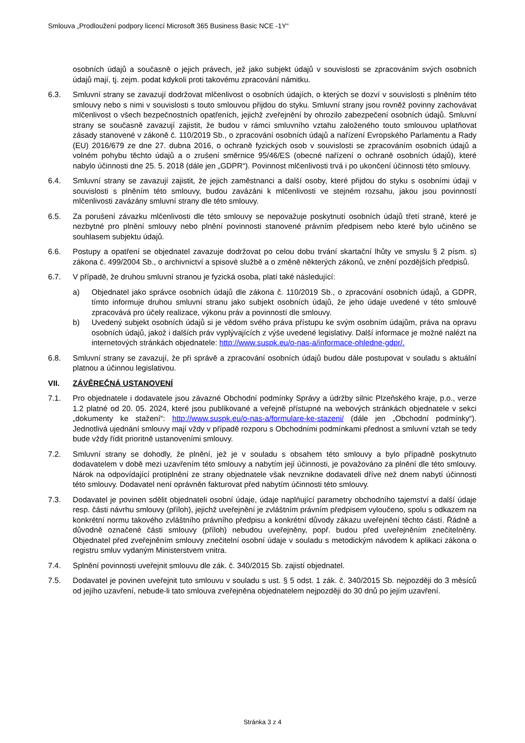Smlouva „Prodloužení podpory licencí Microsoft 365 Business Basic NCE -1Y“
osobních údajů a současně o jejich právech, jež jako subjekt údajů v souvislosti se zpracováním svých osobních údajů mají, tj. zejm. podat kdykoli proti takovému zpracování námitku.
6.3. Smluvní strany se zavazují dodržovat mlčenlivost o osobních údajích, o kterých se dozví v souvislosti s plněním této smlouvy nebo s nimi v souvislosti s touto smlouvou přijdou do styku. Smluvní strany jsou rovněž povinny zachovávat mlčenlivost o všech bezpečnostních opatřeních, jejichž zveřejnění by ohrozilo zabezpečení osobních údajů. Smluvní strany se současně zavazují zajistit, že budou v rámci smluvního vztahu založeného touto smlouvou uplatňovat zásady stanovené v zákoně č. 110/2019 Sb., o zpracování osobních údajů a nařízení Evropského Parlamentu a Rady (EU) 2016/679 ze dne 27. dubna 2016, o ochraně fyzických osob v souvislosti se zpracováním osobních údajů a volném pohybu těchto údajů a o zrušení směrnice 95/46/ES (obecné nařízení o ochraně osobních údajů), které nabylo účinnosti dne 25. 5. 2018 (dále jen „GDPR“). Povinnost mlčenlivosti trvá i po ukončení účinnosti této smlouvy.
6.4. Smluvní strany se zavazují zajistit, že jejich zaměstnanci a další osoby, které přijdou do styku s osobními údaji v souvislosti s plněním této smlouvy, budou zavázáni k mlčenlivosti ve stejném rozsahu, jakou jsou povinností mlčenlivosti zavázány smluvní strany dle této smlouvy.
6.5. Za porušení závazku mlčenlivosti dle této smlouvy se nepovažuje poskytnutí osobních údajů třetí straně, které je nezbytné pro plnění smlouvy nebo plnění povinnosti stanovené právním předpisem nebo které bylo učiněno se souhlasem subjektu údajů.
6.6. Postupy a opatření se objednatel zavazuje dodržovat po celou dobu trvání skartační lhůty ve smyslu § 2 písm. s) zákona č. 499/2004 Sb., o archivnictví a spisové službě a o změně některých zákonů, ve znění pozdějších předpisů.
6.7. V případě, že druhou smluvní stranou je fyzická osoba, platí také následující:
a) Objednatel jako správce osobních údajů dle zákona č. 110/2019 Sb., o zpracování osobních údajů, a GDPR, tímto informuje druhou smluvní stranu jako subjekt osobních údajů, že jeho údaje uvedené v této smlouvě zpracovává pro účely realizace, výkonu práv a povinností dle smlouvy.
b) Uvedený subjekt osobních údajů si je vědom svého práva přístupu ke svým osobním údajům, práva na opravu osobních údajů, jakož i dalších práv vyplývajících z výše uvedené legislativy. Další informace je možné nalézt na internetových stránkách objednatele: http://www.suspk.eu/o-nas-a/informace-ohledne-gdpr/.
6.8. Smluvní strany se zavazují, že při správě a zpracování osobních údajů budou dále postupovat v souladu s aktuální platnou a účinnou legislativou.
VII. ZÁVĚREČNÁ USTANOVENÍ
7.1. Pro objednatele i dodavatele jsou závazné Obchodní podmínky Správy a údržby silnic Plzeňského kraje, p.o., verze 1.2 platné od 20. 05. 2024, které jsou publikované a veřejně přístupné na webových stránkách objednatele v sekci „dokumenty ke stažení“: http://www.suspk.eu/o-nas-a/formulare-ke-stazeni/ (dále jen „Obchodní podmínky“). Jednotlivá ujednání smlouvy mají vždy v případě rozporu s Obchodními podmínkami přednost a smluvní vztah se tedy bude vždy řídit prioritně ustanoveními smlouvy.
7.2. Smluvní strany se dohodly, že plnění, jež je v souladu s obsahem této smlouvy a bylo případně poskytnuto dodavatelem v době mezi uzavřením této smlouvy a nabytím její účinnosti, je považováno za plnění dle této smlouvy. Nárok na odpovídající protiplnění ze strany objednatele však nevznikne dodavateli dříve než dnem nabytí účinnosti této smlouvy. Dodavatel není oprávněn fakturovat před nabytím účinnosti této smlouvy.
7.3. Dodavatel je povinen sdělit objednateli osobní údaje, údaje naplňující parametry obchodního tajemství a další údaje resp. části návrhu smlouvy (příloh), jejichž uveřejnění je zvláštním právním předpisem vyloučeno, spolu s odkazem na konkrétní normu takového zvláštního právního předpisu a konkrétní důvody zákazu uveřejnění těchto částí. Řádně a důvodně označené části smlouvy (příloh) nebudou uveřejněny, popř. budou před uveřejněním znečitelněny. Objednatel před zveřejněním smlouvy znečitelní osobní údaje v souladu s metodickým návodem k aplikaci zákona o registru smluv vydaným Ministerstvem vnitra.
7.4. Splnění povinnosti uveřejnit smlouvu dle zák. č. 340/2015 Sb. zajistí objednatel.
7.5. Dodavatel je povinen uveřejnit tuto smlouvu v souladu s ust. § 5 odst. 1 zák. č. 340/2015 Sb. nejpozději do 3 měsíců od jejího uzavření, nebude-li tato smlouva zveřejněna objednatelem nejpozději do 30 dnů po jejím uzavření.
Stránka 3 z 4